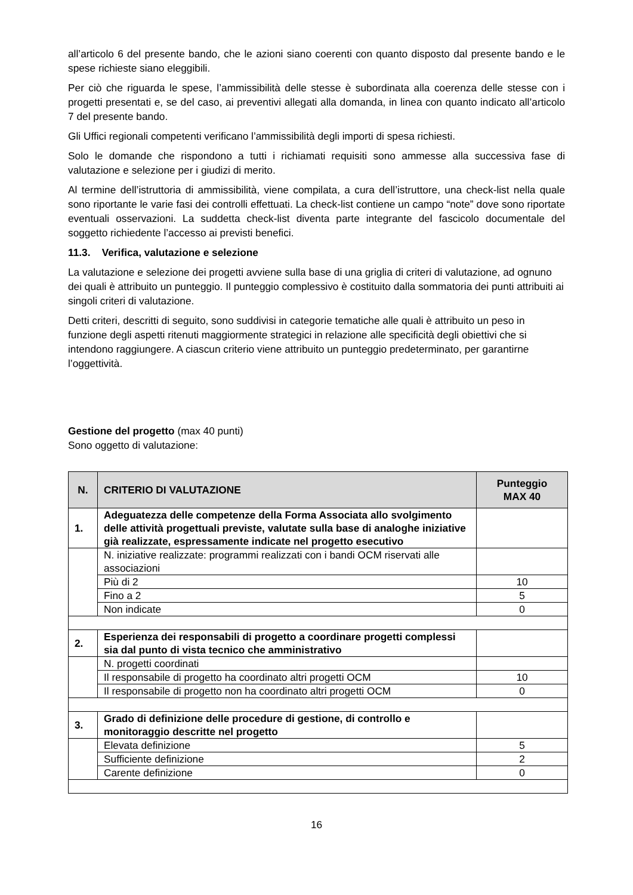all’articolo 6 del presente bando, che le azioni siano coerenti con quanto disposto dal presente bando e le spese richieste siano eleggibili.
Per ciò che riguarda le spese, l’ammissibilità delle stesse è subordinata alla coerenza delle stesse con i progetti presentati e, se del caso, ai preventivi allegati alla domanda, in linea con quanto indicato all’articolo 7 del presente bando.
Gli Uffici regionali competenti verificano l’ammissibilità degli importi di spesa richiesti.
Solo le domande che rispondono a tutti i richiamati requisiti sono ammesse alla successiva fase di valutazione e selezione per i giudizi di merito.
Al termine dell’istruttoria di ammissibilità, viene compilata, a cura dell’istruttore, una check-list nella quale sono riportante le varie fasi dei controlli effettuati. La check-list contiene un campo “note” dove sono riportate eventuali osservazioni. La suddetta check-list diventa parte integrante del fascicolo documentale del soggetto richiedente l’accesso ai previsti benefici.
11.3. Verifica, valutazione e selezione
La valutazione e selezione dei progetti avviene sulla base di una griglia di criteri di valutazione, ad ognuno dei quali è attribuito un punteggio. Il punteggio complessivo è costituito dalla sommatoria dei punti attribuiti ai singoli criteri di valutazione.
Detti criteri, descritti di seguito, sono suddivisi in categorie tematiche alle quali è attribuito un peso in funzione degli aspetti ritenuti maggiormente strategici in relazione alle specificità degli obiettivi che si intendono raggiungere. A ciascun criterio viene attribuito un punteggio predeterminato, per garantirne l’oggettività.
Gestione del progetto (max 40 punti)
Sono oggetto di valutazione:
| N. | CRITERIO DI VALUTAZIONE | Punteggio MAX 40 |
| --- | --- | --- |
| 1. | Adeguatezza delle competenze della Forma Associata allo svolgimento delle attività progettuali previste, valutate sulla base di analoghe iniziative già realizzate, espressamente indicate nel progetto esecutivo | |
| | N. iniziative realizzate: programmi realizzati con i bandi OCM riservati alle associazioni | |
| | Più di 2 | 10 |
| | Fino a 2 | 5 |
| | Non indicate | 0 |
| 2. | Esperienza dei responsabili di progetto a coordinare progetti complessi sia dal punto di vista tecnico che amministrativo | |
| | N. progetti coordinati | |
| | Il responsabile di progetto ha coordinato altri progetti OCM | 10 |
| | Il responsabile di progetto non ha coordinato altri progetti OCM | 0 |
| 3. | Grado di definizione delle procedure di gestione, di controllo e monitoraggio descritte nel progetto | |
| | Elevata definizione | 5 |
| | Sufficiente definizione | 2 |
| | Carente definizione | 0 |
16